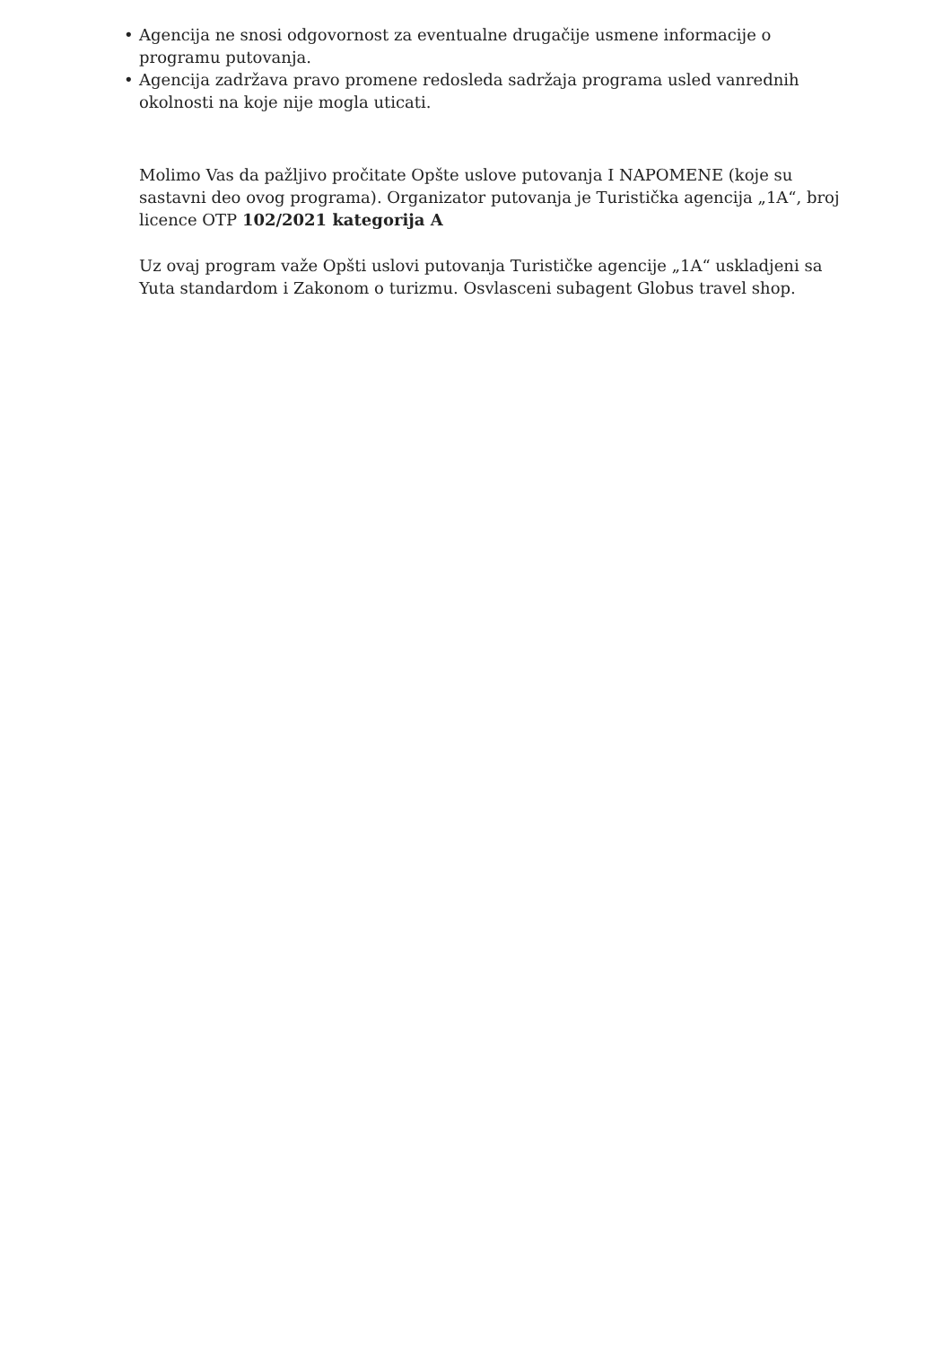• Agencija ne snosi odgovornost za eventualne drugačije usmene informacije o programu putovanja.
• Agencija zadržava pravo promene redosleda sadržaja programa usled vanrednih okolnosti na koje nije mogla uticati.
Molimo Vas da pažljivo pročitate Opšte uslove putovanja I NAPOMENE (koje su sastavni deo ovog programa). Organizator putovanja je Turistička agencija „1A“, broj licence OTP 102/2021 kategorija A
Uz ovaj program važe Opšti uslovi putovanja Turističke agencije „1A“ uskladjeni sa Yuta standardom i Zakonom o turizmu. Osvlasceni subagent Globus travel shop.